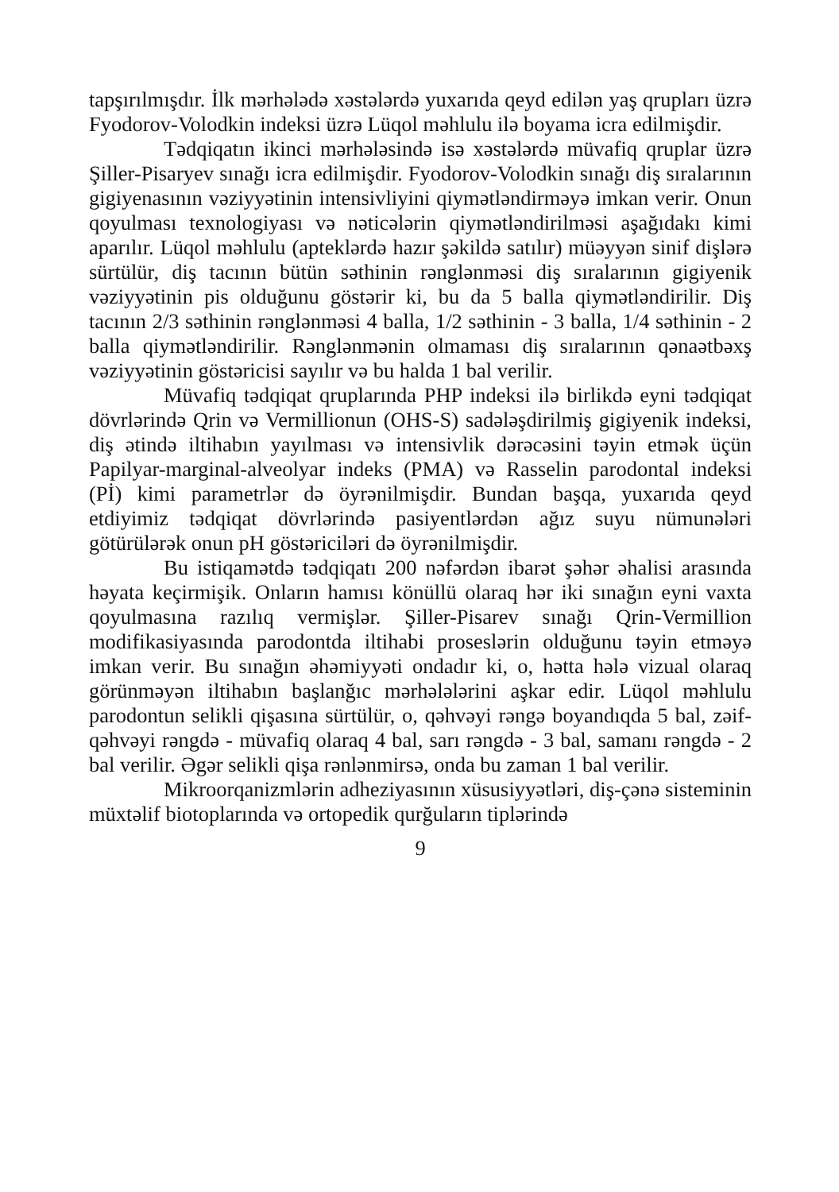tapşırılmışdır. İlk mərhələdə xəstələrdə yuxarıda qeyd edilən yaş qrupları üzrə Fyodorov-Volodkin indeksi üzrə Lüqol məhlulu ilə boyama icra edilmişdir.
Tədqiqatın ikinci mərhələsində isə xəstələrdə müvafiq qruplar üzrə Şiller-Pisaryev sınağı icra edilmişdir. Fyodorov-Volodkin sınağı diş sıralarının gigiyenasının vəziyyətinin intensivliyini qiymətləndirməyə imkan verir. Onun qoyulması texnologiyası və nəticələrin qiymətləndirilməsi aşağıdakı kimi aparılır. Lüqol məhlulu (apteklərdə hazır şəkildə satılır) müəyyən sinif dişlərə sürtülür, diş tacının bütün səthinin rənglənməsi diş sıralarının gigiyenik vəziyyətinin pis olduğunu göstərir ki, bu da 5 balla qiymətləndirilir. Diş tacının 2/3 səthinin rənglənməsi 4 balla, 1/2 səthinin - 3 balla, 1/4 səthinin - 2 balla qiymətləndirilir. Rənglənmənin olmaması diş sıralarının qənaətbəxş vəziyyətinin göstəricisi sayılır və bu halda 1 bal verilir.
Müvafiq tədqiqat qruplarında PHP indeksi ilə birlikdə eyni tədqiqat dövrlərində Qrin və Vermillionun (OHS-S) sadələşdirilmiş gigiyenik indeksi, diş ətində iltihabın yayılması və intensivlik dərəcəsini təyin etmək üçün Papilyar-marginal-alveolyar indeks (PMA) və Rasselin parodontal indeksi (Pİ) kimi parametrlər də öyrənilmişdir. Bundan başqa, yuxarıda qeyd etdiyimiz tədqiqat dövrlərində pasiyentlərdən ağız suyu nümunələri götürülərək onun pH göstəriciləri də öyrənilmişdir.
Bu istiqamətdə tədqiqatı 200 nəfərdən ibarət şəhər əhalisi arasında həyata keçirmişik. Onların hamısı könüllü olaraq hər iki sınağın eyni vaxta qoyulmasına razılıq vermişlər. Şiller-Pisarev sınağı Qrin-Vermillion modifikasiyasında parodontda iltihabi proseslərin olduğunu təyin etməyə imkan verir. Bu sınağın əhəmiyyəti ondadır ki, o, hətta hələ vizual olaraq görünməyən iltihabın başlanğıc mərhələlərini aşkar edir. Lüqol məhlulu parodontun selikli qişasına sürtülür, o, qəhvəyi rəngə boyandıqda 5 bal, zəif-qəhvəyi rəngdə - müvafiq olaraq 4 bal, sarı rəngdə - 3 bal, samanı rəngdə - 2 bal verilir. Əgər selikli qişa rənlənmirsə, onda bu zaman 1 bal verilir.
Mikroorqanizmlərin adheziyasının xüsusiyyətləri, diş-çənə sisteminin müxtəlif biotoplarında və ortopedik qurğuların tiplərində
9